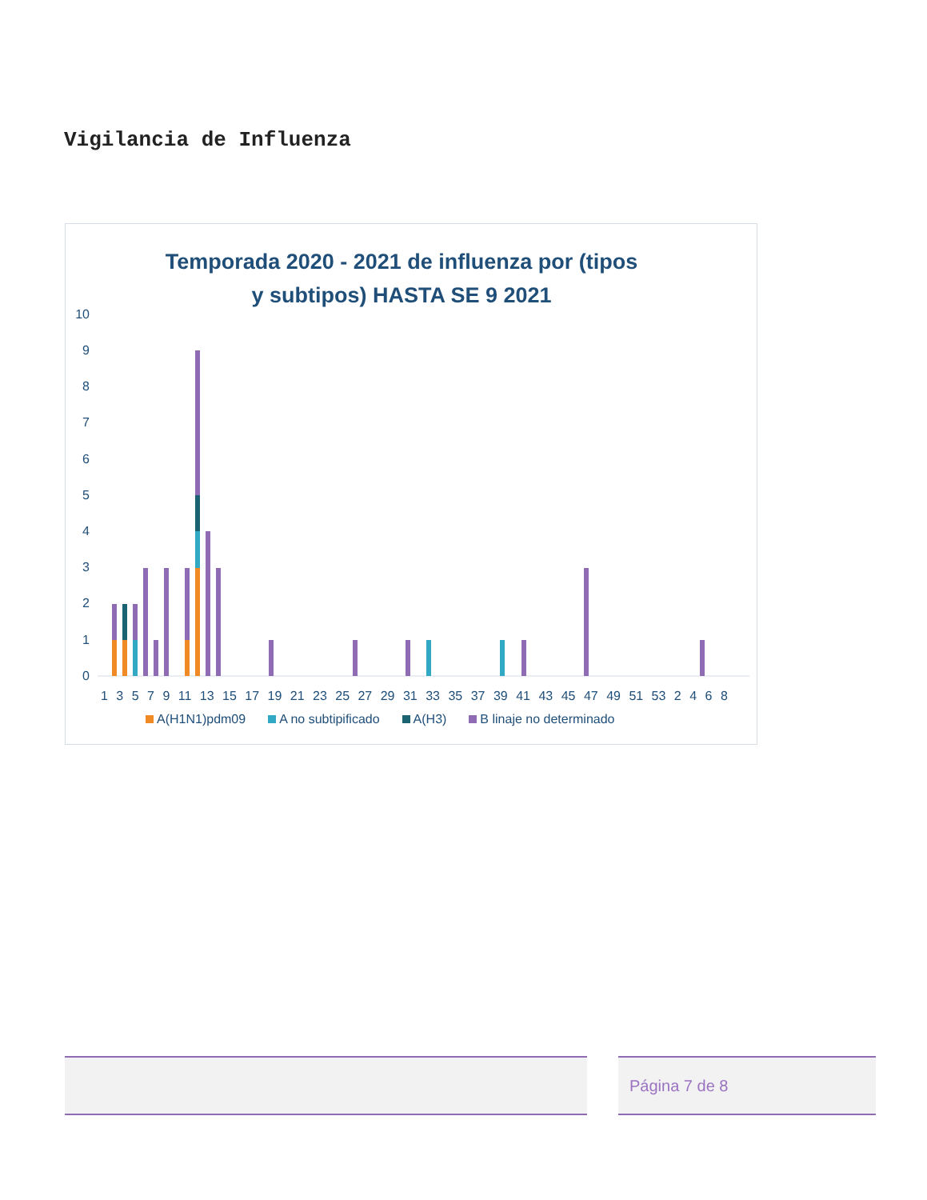Vigilancia de Influenza
Temporada 2020 - 2021 de influenza por (tipos y subtipos) HASTA SE 9 2021
10
9
8
7
6
5
4
3
2
1
0
1 3 5 7 9 11 13 15 17 19 21 23 25 27 29 31 33 35 37 39 41 43 45 47 49 51 53 2 4 6 8
A(H1N1)pdm09 A no subtipificado A(H3) B linaje no determinado
Página 7 de 8